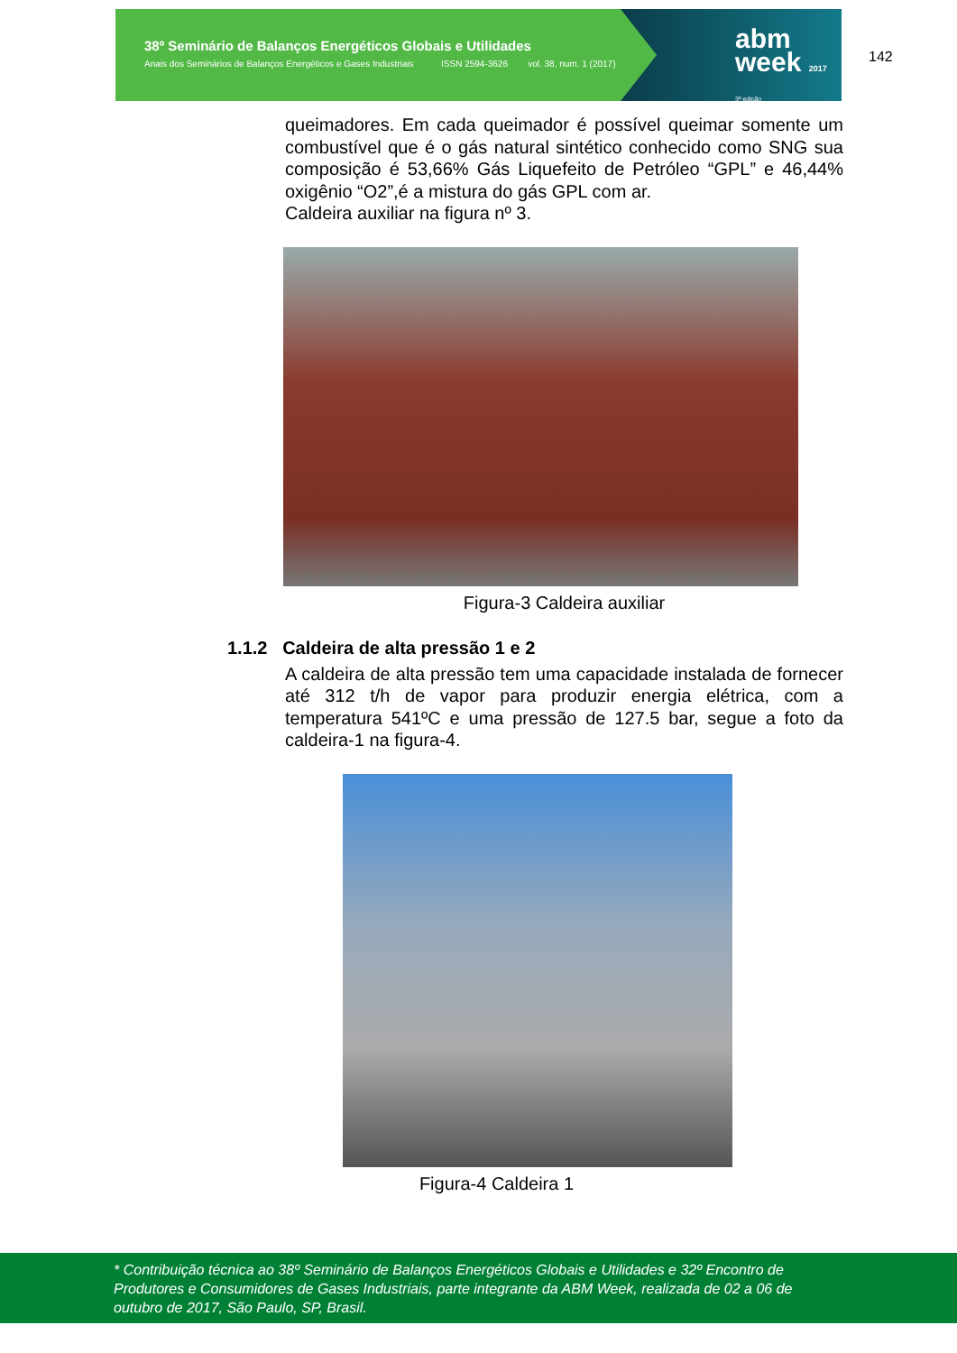38º Seminário de Balanços Energéticos Globais e Utilidades
Anais dos Seminários de Balanços Energéticos e Gases Industriais ISSN 2594-3626 vol. 38, num. 1 (2017)
abm
week 2017
3ª edição
142
queimadores. Em cada queimador é possível queimar somente um combustível que é o gás natural sintético conhecido como SNG sua composição é 53,66% Gás Liquefeito de Petróleo “GPL” e 46,44% oxigênio “O2”,é a mistura do gás GPL com ar.
Caldeira auxiliar na figura nº 3.
Figura-3 Caldeira auxiliar
1.1.2 Caldeira de alta pressão 1 e 2
A caldeira de alta pressão tem uma capacidade instalada de fornecer até 312 t/h de vapor para produzir energia elétrica, com a temperatura 541ºC e uma pressão de 127.5 bar, segue a foto da caldeira-1 na figura-4.
Figura-4 Caldeira 1
* Contribuição técnica ao 38º Seminário de Balanços Energéticos Globais e Utilidades e 32º Encontro de Produtores e Consumidores de Gases Industriais, parte integrante da ABM Week, realizada de 02 a 06 de outubro de 2017, São Paulo, SP, Brasil.